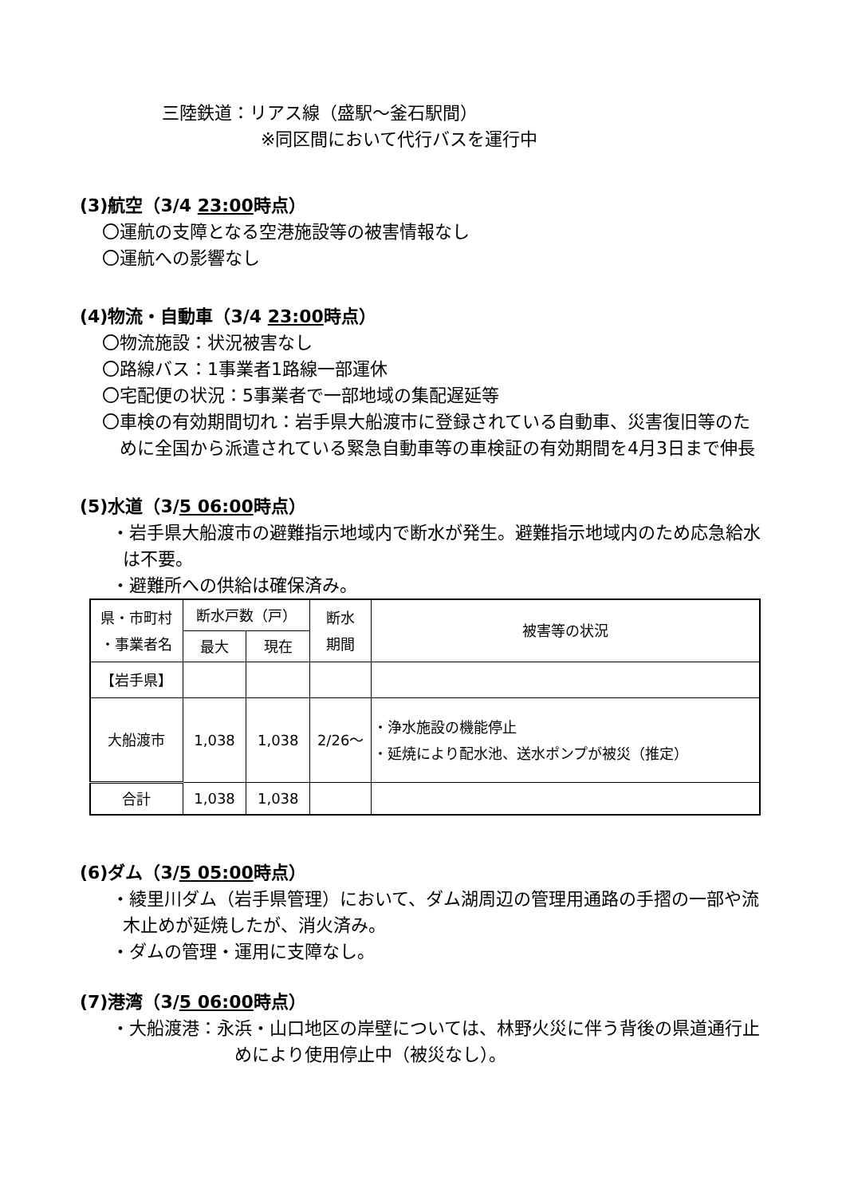三陸鉄道：リアス線（盛駅～釜石駅間）
※同区間において代行バスを運行中
(3)航空（3/4 23:00時点）
〇運航の支障となる空港施設等の被害情報なし
〇運航への影響なし
(4)物流・自動車（3/4 23:00時点）
〇物流施設：状況被害なし
〇路線バス：1事業者1路線一部運休
〇宅配便の状況：5事業者で一部地域の集配遅延等
〇車検の有効期間切れ：岩手県大船渡市に登録されている自動車、災害復旧等のために全国から派遣されている緊急自動車等の車検証の有効期間を4月3日まで伸長
(5)水道（3/5 06:00時点）
・岩手県大船渡市の避難指示地域内で断水が発生。避難指示地域内のため応急給水は不要。
・避難所への供給は確保済み。
| 県・市町村 ・事業者名 | 断水戸数（戸） | | 断水 期間 | 被害等の状況 |
| --- | --- | --- | --- | --- |
| | 最大 | 現在 | | |
| 【岩手県】 | | | | |
| 大船渡市 | 1,038 | 1,038 | 2/26～ | ・浄水施設の機能停止 ・延焼により配水池、送水ポンプが被災（推定） |
| 合計 | 1,038 | 1,038 | | |
(6)ダム（3/5 05:00時点）
・綾里川ダム（岩手県管理）において、ダム湖周辺の管理用通路の手摺の一部や流木止めが延焼したが、消火済み。
・ダムの管理・運用に支障なし。
(7)港湾（3/5 06:00時点）
・大船渡港：永浜・山口地区の岸壁については、林野火災に伴う背後の県道通行止めにより使用停止中（被災なし）。